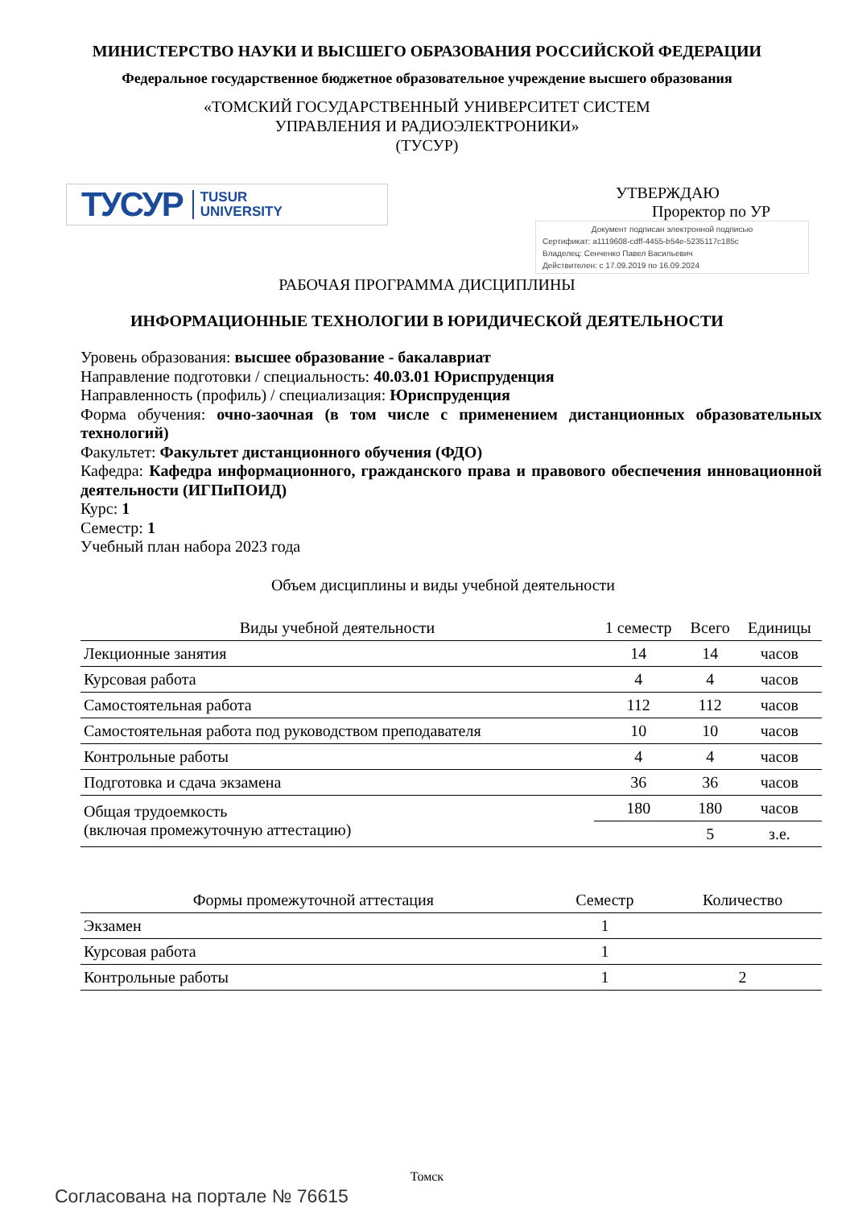МИНИСТЕРСТВО НАУКИ И ВЫСШЕГО ОБРАЗОВАНИЯ РОССИЙСКОЙ ФЕДЕРАЦИИ
Федеральное государственное бюджетное образовательное учреждение высшего образования
«ТОМСКИЙ ГОСУДАРСТВЕННЫЙ УНИВЕРСИТЕТ СИСТЕМ
УПРАВЛЕНИЯ И РАДИОЭЛЕКТРОНИКИ»
(ТУСУР)
ТУСУР TUSUR
UNIVERSITY
УТВЕРЖДАЮ
Проректор по УР
Документ подписан электронной подписью
Сертификат: a1119608-cdff-4455-b54e-5235117c185c
Владелец: Сенченко Павел Васильевич
Действителен: с 17.09.2019 по 16.09.2024
РАБОЧАЯ ПРОГРАММА ДИСЦИПЛИНЫ
ИНФОРМАЦИОННЫЕ ТЕХНОЛОГИИ В ЮРИДИЧЕСКОЙ ДЕЯТЕЛЬНОСТИ
Уровень образования: высшее образование - бакалавриат
Направление подготовки / специальность: 40.03.01 Юриспруденция
Направленность (профиль) / специализация: Юриспруденция
Форма обучения: очно-заочная (в том числе с применением дистанционных образовательных технологий)
Факультет: Факультет дистанционного обучения (ФДО)
Кафедра: Кафедра информационного, гражданского права и правового обеспечения инновационной деятельности (ИГПиПОИД)
Курс: 1
Семестр: 1
Учебный план набора 2023 года
Объем дисциплины и виды учебной деятельности
| Виды учебной деятельности | 1 семестр | Всего | Единицы |
| --- | --- | --- | --- |
| Лекционные занятия | 14 | 14 | часов |
| Курсовая работа | 4 | 4 | часов |
| Самостоятельная работа | 112 | 112 | часов |
| Самостоятельная работа под руководством преподавателя | 10 | 10 | часов |
| Контрольные работы | 4 | 4 | часов |
| Подготовка и сдача экзамена | 36 | 36 | часов |
| Общая трудоемкость (включая промежуточную аттестацию) | 180 | 180 | часов |
| | | 5 | з.е. |
| Формы промежуточной аттестация | Семестр | Количество |
| --- | --- | --- |
| Экзамен | 1 | |
| Курсовая работа | 1 | |
| Контрольные работы | 1 | 2 |
Томск
Согласована на портале № 76615